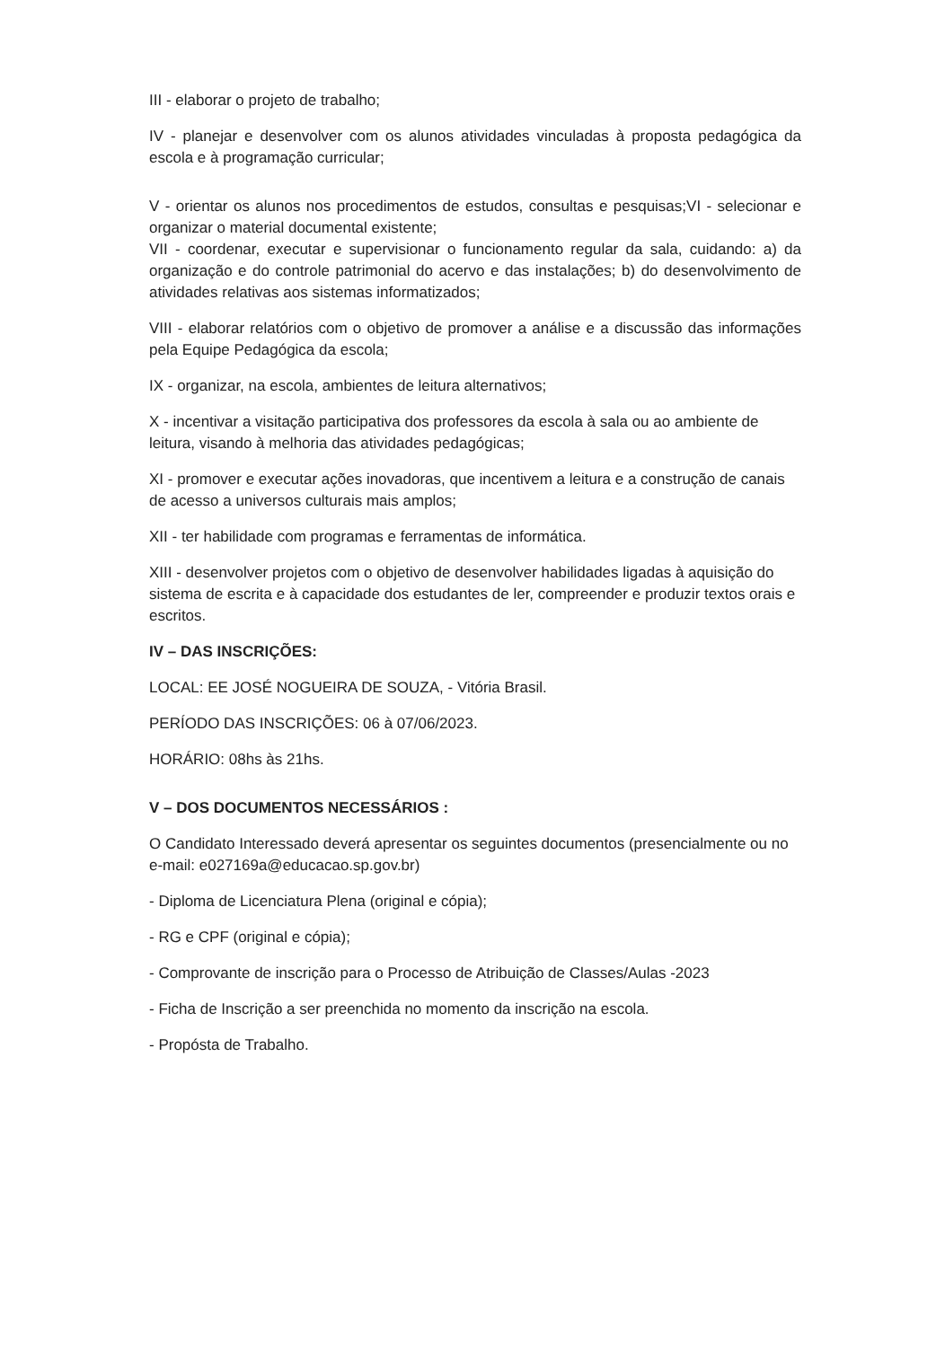III - elaborar o projeto de trabalho;
IV - planejar e desenvolver com os alunos atividades vinculadas à proposta pedagógica da escola e à programação curricular;
V - orientar os alunos nos procedimentos de estudos, consultas e pesquisas;VI - selecionar e organizar o material documental existente;
VII - coordenar, executar e supervisionar o funcionamento regular da sala, cuidando: a) da organização e do controle patrimonial do acervo e das instalações; b) do desenvolvimento de atividades relativas aos sistemas informatizados;
VIII - elaborar relatórios com o objetivo de promover a análise e a discussão das informações pela Equipe Pedagógica da escola;
IX - organizar, na escola, ambientes de leitura alternativos;
X - incentivar a visitação participativa dos professores da escola à sala ou ao ambiente de leitura, visando à melhoria das atividades pedagógicas;
XI - promover e executar ações inovadoras, que incentivem a leitura e a construção de canais de acesso a universos culturais mais amplos;
XII - ter habilidade com programas e ferramentas de informática.
XIII - desenvolver projetos com o objetivo de desenvolver habilidades ligadas à aquisição do sistema de escrita e à capacidade dos estudantes de ler, compreender e produzir textos orais e escritos.
IV – DAS INSCRIÇÕES:
LOCAL: EE JOSÉ NOGUEIRA DE SOUZA, - Vitória Brasil.
PERÍODO DAS INSCRIÇÕES: 06 à 07/06/2023.
HORÁRIO: 08hs às 21hs.
V – DOS DOCUMENTOS NECESSÁRIOS :
O Candidato Interessado deverá apresentar os seguintes documentos (presencialmente ou no e-mail: e027169a@educacao.sp.gov.br)
- Diploma de Licenciatura Plena (original e cópia);
- RG e CPF (original e cópia);
- Comprovante de inscrição para o Processo de Atribuição de Classes/Aulas -2023
- Ficha de Inscrição a ser preenchida no momento da inscrição na escola.
- Propósta de Trabalho.